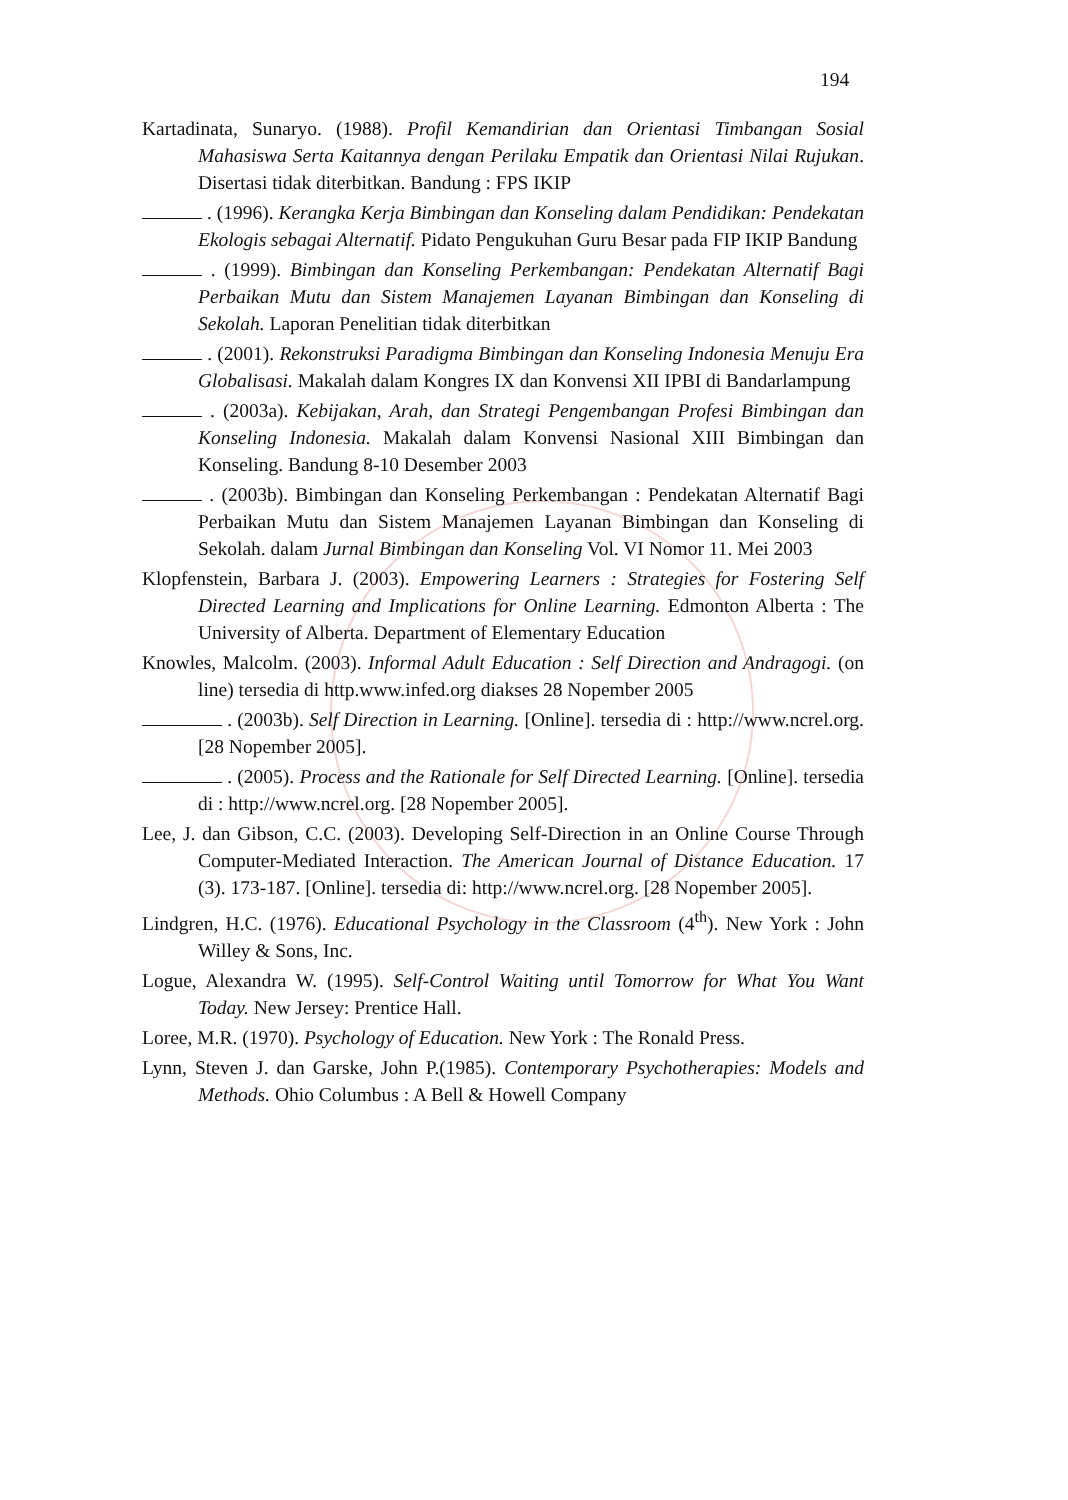194
Kartadinata, Sunaryo. (1988). Profil Kemandirian dan Orientasi Timbangan Sosial Mahasiswa Serta Kaitannya dengan Perilaku Empatik dan Orientasi Nilai Rujukan. Disertasi tidak diterbitkan. Bandung : FPS IKIP
. (1996). Kerangka Kerja Bimbingan dan Konseling dalam Pendidikan: Pendekatan Ekologis sebagai Alternatif. Pidato Pengukuhan Guru Besar pada FIP IKIP Bandung
. (1999). Bimbingan dan Konseling Perkembangan: Pendekatan Alternatif Bagi Perbaikan Mutu dan Sistem Manajemen Layanan Bimbingan dan Konseling di Sekolah. Laporan Penelitian tidak diterbitkan
. (2001). Rekonstruksi Paradigma Bimbingan dan Konseling Indonesia Menuju Era Globalisasi. Makalah dalam Kongres IX dan Konvensi XII IPBI di Bandarlampung
. (2003a). Kebijakan, Arah, dan Strategi Pengembangan Profesi Bimbingan dan Konseling Indonesia. Makalah dalam Konvensi Nasional XIII Bimbingan dan Konseling. Bandung 8-10 Desember 2003
. (2003b). Bimbingan dan Konseling Perkembangan : Pendekatan Alternatif Bagi Perbaikan Mutu dan Sistem Manajemen Layanan Bimbingan dan Konseling di Sekolah. dalam Jurnal Bimbingan dan Konseling Vol. VI Nomor 11. Mei 2003
Klopfenstein, Barbara J. (2003). Empowering Learners : Strategies for Fostering Self Directed Learning and Implications for Online Learning. Edmonton Alberta : The University of Alberta. Department of Elementary Education
Knowles, Malcolm. (2003). Informal Adult Education : Self Direction and Andragogi. (on line) tersedia di http.www.infed.org diakses 28 Nopember 2005
. (2003b). Self Direction in Learning. [Online]. tersedia di : http://www.ncrel.org. [28 Nopember 2005].
. (2005). Process and the Rationale for Self Directed Learning. [Online]. tersedia di : http://www.ncrel.org. [28 Nopember 2005].
Lee, J. dan Gibson, C.C. (2003). Developing Self-Direction in an Online Course Through Computer-Mediated Interaction. The American Journal of Distance Education. 17 (3). 173-187. [Online]. tersedia di: http://www.ncrel.org. [28 Nopember 2005].
Lindgren, H.C. (1976). Educational Psychology in the Classroom (4<sup>th</sup>). New York : John Willey & Sons, Inc.
Logue, Alexandra W. (1995). Self-Control Waiting until Tomorrow for What You Want Today. New Jersey: Prentice Hall.
Loree, M.R. (1970). Psychology of Education. New York : The Ronald Press.
Lynn, Steven J. dan Garske, John P.(1985). Contemporary Psychotherapies: Models and Methods. Ohio Columbus : A Bell & Howell Company